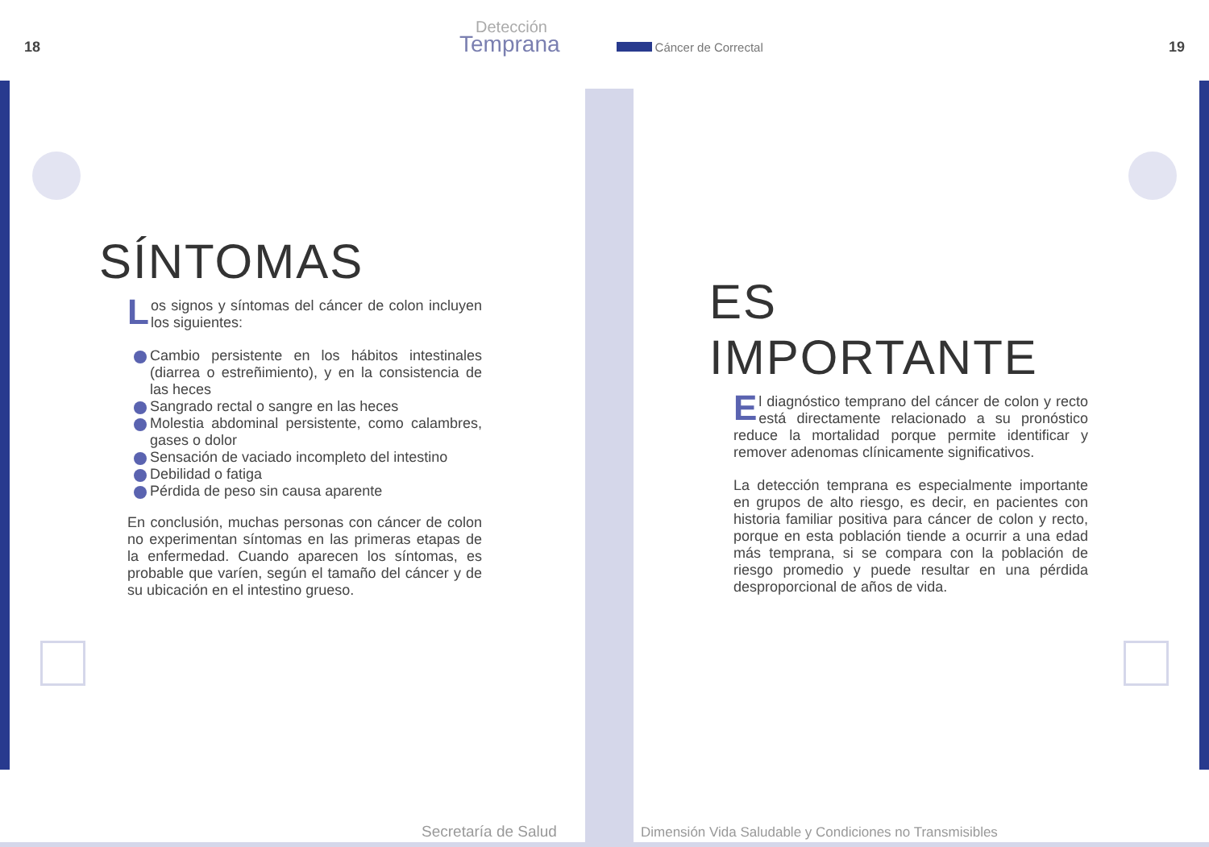18
Detección
Temprana
Cáncer de Correctal
19
SÍNTOMAS
Los signos y síntomas del cáncer de colon incluyen los siguientes:
Cambio persistente en los hábitos intestinales (diarrea o estreñimiento), y en la consistencia de las heces
Sangrado rectal o sangre en las heces
Molestia abdominal persistente, como calambres, gases o dolor
Sensación de vaciado incompleto del intestino
Debilidad o fatiga
Pérdida de peso sin causa aparente
En conclusión, muchas personas con cáncer de colon no experimentan síntomas en las primeras etapas de la enfermedad. Cuando aparecen los síntomas, es probable que varíen, según el tamaño del cáncer y de su ubicación en el intestino grueso.
ES IMPORTANTE
El diagnóstico temprano del cáncer de colon y recto está directamente relacionado a su pronóstico reduce la mortalidad porque permite identificar y remover adenomas clínicamente significativos.
La detección temprana es especialmente importante en grupos de alto riesgo, es decir, en pacientes con historia familiar positiva para cáncer de colon y recto, porque en esta población tiende a ocurrir a una edad más temprana, si se compara con la población de riesgo promedio y puede resultar en una pérdida desproporcional de años de vida.
Secretaría de Salud
Dimensión Vida Saludable y Condiciones no Transmisibles